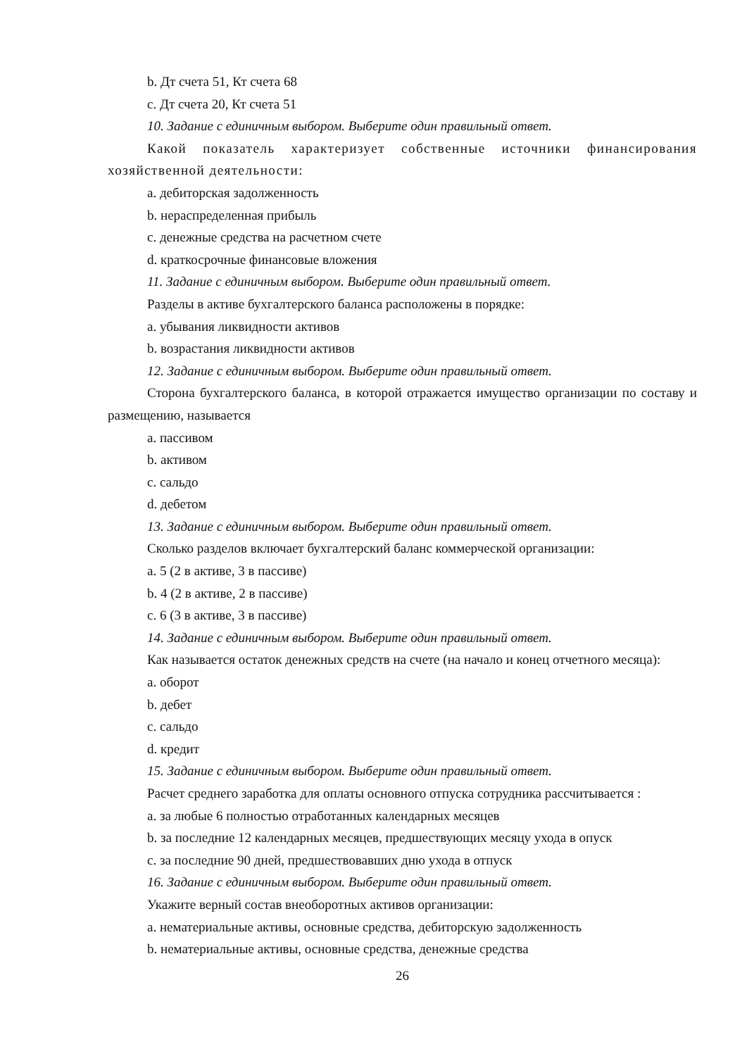b. Дт счета 51, Кт счета 68
c. Дт счета 20, Кт счета 51
10. Задание с единичным выбором. Выберите один правильный ответ.
Какой показатель характеризует собственные источники финансирования хозяйственной деятельности:
a. дебиторская задолженность
b. нераспределенная прибыль
c. денежные средства на расчетном счете
d. краткосрочные финансовые вложения
11. Задание с единичным выбором. Выберите один правильный ответ.
Разделы в активе бухгалтерского баланса расположены в порядке:
a. убывания ликвидности активов
b. возрастания ликвидности активов
12. Задание с единичным выбором. Выберите один правильный ответ.
Сторона бухгалтерского баланса, в которой отражается имущество организации по составу и размещению, называется
a. пассивом
b. активом
c. сальдо
d. дебетом
13. Задание с единичным выбором. Выберите один правильный ответ.
Сколько разделов включает бухгалтерский баланс коммерческой организации:
a. 5 (2 в активе, 3 в пассиве)
b. 4 (2 в активе, 2 в пассиве)
c. 6 (3 в активе, 3 в пассиве)
14. Задание с единичным выбором. Выберите один правильный ответ.
Как называется остаток денежных средств на счете (на начало и конец отчетного месяца):
a. оборот
b. дебет
c. сальдо
d. кредит
15. Задание с единичным выбором. Выберите один правильный ответ.
Расчет среднего заработка для оплаты основного отпуска сотрудника рассчитывается :
a. за любые 6 полностью отработанных календарных месяцев
b. за последние 12 календарных месяцев, предшествующих месяцу ухода в опуск
c. за последние 90 дней, предшествовавших дню ухода в отпуск
16. Задание с единичным выбором. Выберите один правильный ответ.
Укажите верный состав внеоборотных активов организации:
a. нематериальные активы, основные средства, дебиторскую задолженность
b. нематериальные активы, основные средства, денежные средства
26